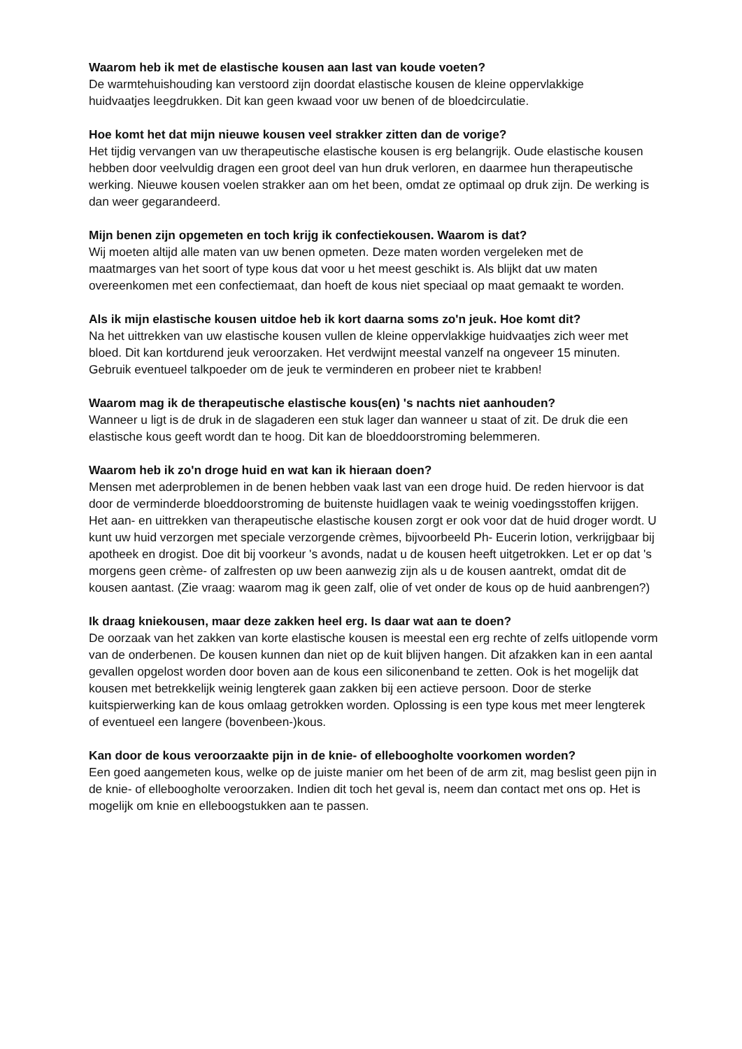Waarom heb ik met de elastische kousen aan last van koude voeten?
De warmtehuishouding kan verstoord zijn doordat elastische kousen de kleine oppervlakkige
huidvaatjes leegdrukken. Dit kan geen kwaad voor uw benen of de bloedcirculatie.
Hoe komt het dat mijn nieuwe kousen veel strakker zitten dan de vorige?
Het tijdig vervangen van uw therapeutische elastische kousen is erg belangrijk. Oude elastische kousen hebben door veelvuldig dragen een groot deel van hun druk verloren, en daarmee hun therapeutische werking. Nieuwe kousen voelen strakker aan om het been, omdat ze optimaal op druk zijn. De werking is dan weer gegarandeerd.
Mijn benen zijn opgemeten en toch krijg ik confectiekousen. Waarom is dat?
Wij moeten altijd alle maten van uw benen opmeten. Deze maten worden vergeleken met de
maatmarges van het soort of type kous dat voor u het meest geschikt is. Als blijkt dat uw maten
overeenkomen met een confectiemaat, dan hoeft de kous niet speciaal op maat gemaakt te worden.
Als ik mijn elastische kousen uitdoe heb ik kort daarna soms zo'n jeuk. Hoe komt dit?
Na het uittrekken van uw elastische kousen vullen de kleine oppervlakkige huidvaatjes zich weer met
bloed. Dit kan kortdurend jeuk veroorzaken. Het verdwijnt meestal vanzelf na ongeveer 15 minuten.
Gebruik eventueel talkpoeder om de jeuk te verminderen en probeer niet te krabben!
Waarom mag ik de therapeutische elastische kous(en) 's nachts niet aanhouden?
Wanneer u ligt is de druk in de slagaderen een stuk lager dan wanneer u staat of zit. De druk die een
elastische kous geeft wordt dan te hoog. Dit kan de bloeddoorstroming belemmeren.
Waarom heb ik zo'n droge huid en wat kan ik hieraan doen?
Mensen met aderproblemen in de benen hebben vaak last van een droge huid. De reden hiervoor is dat door de verminderde bloeddoorstroming de buitenste huidlagen vaak te weinig voedingsstoffen krijgen. Het aan- en uittrekken van therapeutische elastische kousen zorgt er ook voor dat de huid droger wordt. U kunt uw huid verzorgen met speciale verzorgende crèmes, bijvoorbeeld Ph- Eucerin lotion, verkrijgbaar bij apotheek en drogist. Doe dit bij voorkeur 's avonds, nadat u de kousen heeft uitgetrokken. Let er op dat 's morgens geen crème- of zalfresten op uw been aanwezig zijn als u de kousen aantrekt, omdat dit de kousen aantast. (Zie vraag: waarom mag ik geen zalf, olie of vet onder de kous op de huid aanbrengen?)
Ik draag kniekousen, maar deze zakken heel erg. Is daar wat aan te doen?
De oorzaak van het zakken van korte elastische kousen is meestal een erg rechte of zelfs uitlopende vorm van de onderbenen. De kousen kunnen dan niet op de kuit blijven hangen. Dit afzakken kan in een aantal gevallen opgelost worden door boven aan de kous een siliconenband te zetten. Ook is het mogelijk dat kousen met betrekkelijk weinig lengterek gaan zakken bij een actieve persoon. Door de sterke kuitspierwerking kan de kous omlaag getrokken worden. Oplossing is een type kous met meer lengterek of eventueel een langere (bovenbeen-)kous.
Kan door de kous veroorzaakte pijn in de knie- of elleboogholte voorkomen worden?
Een goed aangemeten kous, welke op de juiste manier om het been of de arm zit, mag beslist geen pijn in de knie- of elleboogholte veroorzaken. Indien dit toch het geval is, neem dan contact met ons op. Het is mogelijk om knie en elleboogstukken aan te passen.